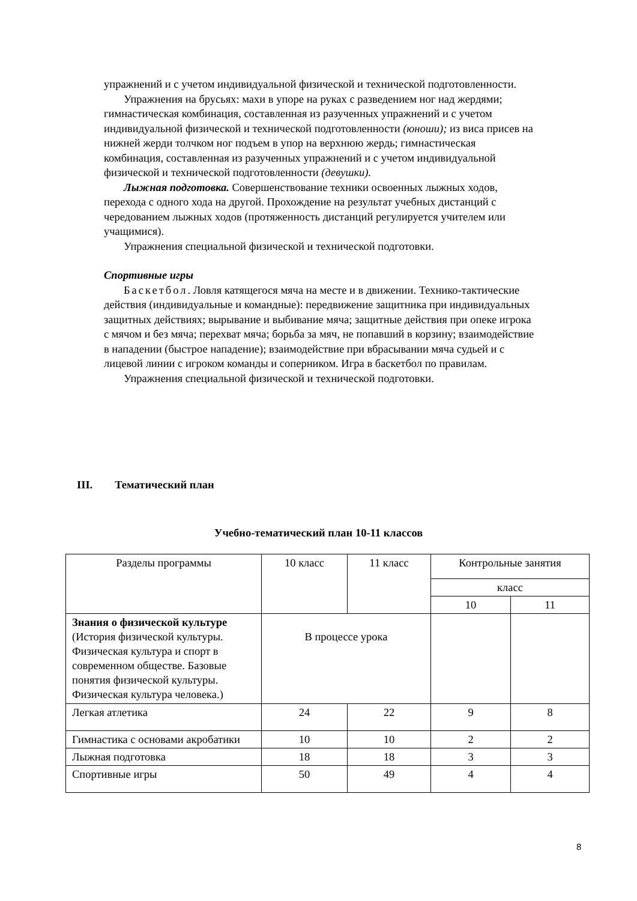упражнений и с учетом индивидуальной физической и технической подготовленности.
Упражнения на брусьях: махи в упоре на руках с разведением ног над жердями; гимнастическая комбинация, составленная из разученных упражнений и с учетом индивидуальной физической и технической подготовленности (юноши); из виса присев на нижней жерди толчком ног подъем в упор на верхнюю жердь; гимнастическая комбинация, составленная из разученных упражнений и с учетом индивидуальной физической и технической подготовленности (девушки).
Лыжная подготовка. Совершенствование техники освоенных лыжных ходов, перехода с одного хода на другой. Прохождение на результат учебных дистанций с чередованием лыжных ходов (протяженность дистанций регулируется учителем или учащимися).
Упражнения специальной физической и технической подготовки.
Спортивные игры
Баскетбол. Ловля катящегося мяча на месте и в движении. Технико-тактические действия (индивидуальные и командные): передвижение защитника при индивидуальных защитных действиях; вырывание и выбивание мяча; защитные действия при опеке игрока с мячом и без мяча; перехват мяча; борьба за мяч, не попавший в корзину; взаимодействие в нападении (быстрое нападение); взаимодействие при вбрасывании мяча судьей и с лицевой линии с игроком команды и соперником. Игра в баскетбол по правилам.
Упражнения специальной физической и технической подготовки.
III. Тематический план
Учебно-тематический план 10-11 классов
| Разделы программы | 10 класс | 11 класс | Контрольные занятия | |
| --- | --- | --- | --- | --- |
| | | | класс | |
| | | | 10 | 11 |
| Знания о физической культуре (История физической культуры. Физическая культура и спорт в современном обществе. Базовые понятия физической культуры. Физическая культура человека.) | В процессе урока | | | |
| Легкая атлетика | 24 | 22 | 9 | 8 |
| Гимнастика с основами акробатики | 10 | 10 | 2 | 2 |
| Лыжная подготовка | 18 | 18 | 3 | 3 |
| Спортивные игры | 50 | 49 | 4 | 4 |
8